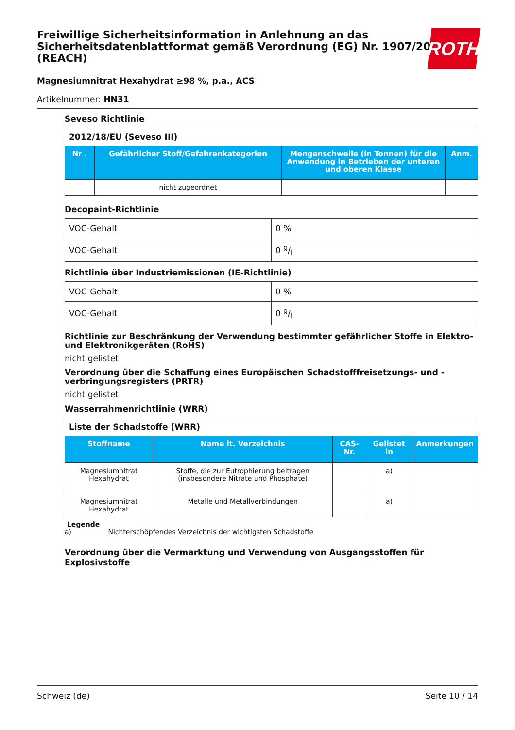Freiwillige Sicherheitsinformation in Anlehnung an das Sicherheitsdatenblattformat gemäß Verordnung (EG) Nr. 1907/2006 (REACH)
ROTH
Magnesiumnitrat Hexahydrat ≥98 %, p.a., ACS
Artikelnummer: HN31
Seveso Richtlinie
| 2012/18/EU (Seveso III) | | | |
| Nr . | Gefährlicher Stoff/Gefahrenkategorien | Mengenschwelle (in Tonnen) für die Anwendung in Betrieben der unteren und oberen Klasse | Anm. |
| | nicht zugeordnet | | |
Decopaint-Richtlinie
| VOC-Gehalt | 0 % |
| VOC-Gehalt | 0 g/l |
Richtlinie über Industriemissionen (IE-Richtlinie)
| VOC-Gehalt | 0 % |
| VOC-Gehalt | 0 g/l |
Richtlinie zur Beschränkung der Verwendung bestimmter gefährlicher Stoffe in Elektro- und Elektronikgeräten (RoHS)
nicht gelistet
Verordnung über die Schaffung eines Europäischen Schadstofffreisetzungs- und -verbringungsregisters (PRTR)
nicht gelistet
Wasserrahmenrichtlinie (WRR)
| Liste der Schadstoffe (WRR) | | | | |
| Stoffname | Name lt. Verzeichnis | CAS-Nr. | Gelistet in | Anmerkungen |
| Magnesiumnitrat Hexahydrat | Stoffe, die zur Eutrophierung beitragen (insbesondere Nitrate und Phosphate) | | a) | |
| Magnesiumnitrat Hexahydrat | Metalle und Metallverbindungen | | a) | |
Legende
a) Nichterschöpfendes Verzeichnis der wichtigsten Schadstoffe
Verordnung über die Vermarktung und Verwendung von Ausgangsstoffen für Explosivstoffe
Schweiz (de) Seite 10 / 14